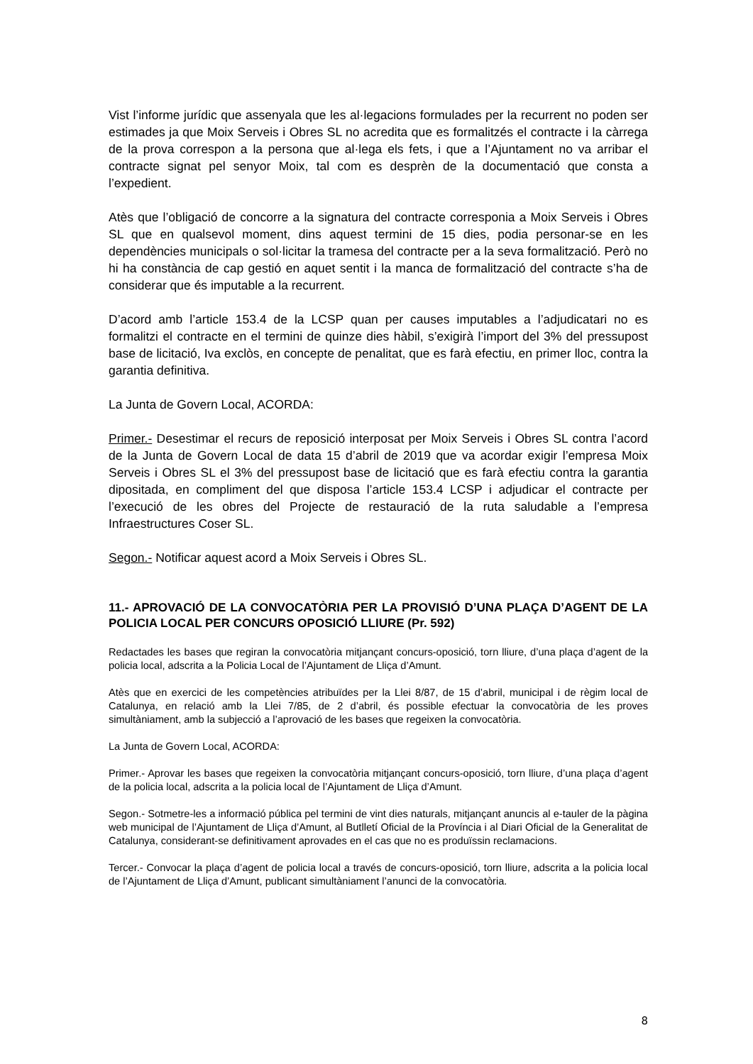Vist l’informe jurídic que assenyala que les al·legacions formulades per la recurrent no poden ser estimades ja que Moix Serveis i Obres SL no acredita que es formalitzés el contracte i la càrrega de la prova correspon a la persona que al·lega els fets, i que a l’Ajuntament no va arribar el contracte signat pel senyor Moix, tal com es desprèn de la documentació que consta a l’expedient.
Atès que l’obligació de concorre a la signatura del contracte corresponia a Moix Serveis i Obres SL que en qualsevol moment, dins aquest termini de 15 dies, podia personar-se en les dependències municipals o sol·licitar la tramesa del contracte per a la seva formalització. Però no hi ha constància de cap gestió en aquet sentit i la manca de formalització del contracte s’ha de considerar que és imputable a la recurrent.
D’acord amb l’article 153.4 de la LCSP quan per causes imputables a l’adjudicatari no es formalitzi el contracte en el termini de quinze dies hàbil, s’exigirà l’import del 3% del pressupost base de licitació, Iva exclòs, en concepte de penalitat, que es farà efectiu, en primer lloc, contra la garantia definitiva.
La Junta de Govern Local, ACORDA:
Primer.- Desestimar el recurs de reposició interposat per Moix Serveis i Obres SL contra l’acord de la Junta de Govern Local de data 15 d’abril de 2019 que va acordar exigir l’empresa Moix Serveis i Obres SL el 3% del pressupost base de licitació que es farà efectiu contra la garantia dipositada, en compliment del que disposa l’article 153.4 LCSP i adjudicar el contracte per l’execució de les obres del Projecte de restauració de la ruta saludable a l’empresa Infraestructures Coser SL.
Segon.- Notificar aquest acord a Moix Serveis i Obres SL.
11.- APROVACIÓ DE LA CONVOCATÒRIA PER LA PROVISIÓ D’UNA PLAÇA D’AGENT DE LA POLICIA LOCAL PER CONCURS OPOSICIÓ LLIURE (Pr. 592)
Redactades les bases que regiran la convocatòria mitjançant concurs-oposició, torn lliure, d’una plaça d’agent de la policia local, adscrita a la Policia Local de l’Ajuntament de Lliça d’Amunt.
Atès que en exercici de les competències atribuïdes per la Llei 8/87, de 15 d’abril, municipal i de règim local de Catalunya, en relació amb la Llei 7/85, de 2 d’abril, és possible efectuar la convocatòria de les proves simultàniament, amb la subjecció a l’aprovació de les bases que regeixen la convocatòria.
La Junta de Govern Local, ACORDA:
Primer.- Aprovar les bases que regeixen la convocatòria mitjançant concurs-oposició, torn lliure, d’una plaça d’agent de la policia local, adscrita a la policia local de l’Ajuntament de Lliça d’Amunt.
Segon.- Sotmetre-les a informació pública pel termini de vint dies naturals, mitjançant anuncis al e-tauler de la pàgina web municipal de l’Ajuntament de Lliça d’Amunt, al Butlletí Oficial de la Província i al Diari Oficial de la Generalitat de Catalunya, considerant-se definitivament aprovades en el cas que no es produïssin reclamacions.
Tercer.- Convocar la plaça d’agent de policia local a través de concurs-oposició, torn lliure, adscrita a la policia local de l’Ajuntament de Lliça d’Amunt, publicant simultàniament l’anunci de la convocatòria.
8